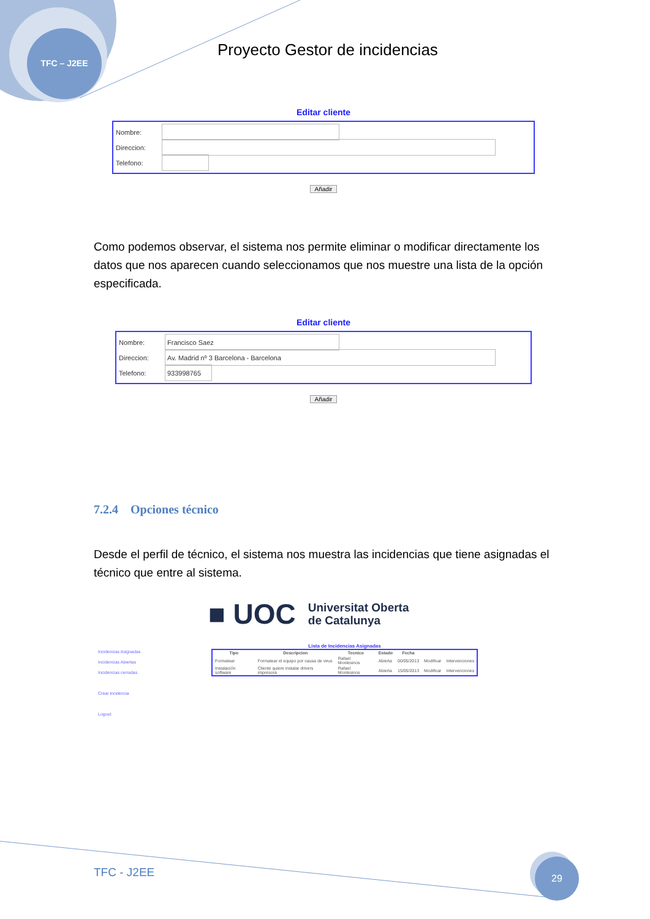TFC – J2EE
Proyecto Gestor de incidencias
Editar cliente
Nombre:
Direccion:
Telefono:
Añadir
Como podemos observar, el sistema nos permite eliminar o modificar directamente los datos que nos aparecen cuando seleccionamos que nos muestre una lista de la opción especificada.
Editar cliente
Nombre:
Francisco Saez
Direccion:
Av. Madrid nº 3 Barcelona - Barcelona
Telefono:
933998765
Añadir
7.2.4 Opciones técnico
Desde el perfil de técnico, el sistema nos muestra las incidencias que tiene asignadas el técnico que entre al sistema.
■ UOC Universitat Oberta
de Catalunya
Incidencias Asignadas
Incidencias Abiertas
Incidencias cerradas
Crear incidencia
Logout
Lista de Incidencias Asignadas
| Tipo | Descripcion | Tecnico | Estado | Fecha | | |
| --- | --- | --- | --- | --- | --- | --- |
| Formatear | Formatear el equipo por causa de virus | Rafael Montesinos | Abierta | 00/05/2013 | Modificar | Intervenciones |
| Instalación software | Cliente quiere instalar drivers impresora | Rafael Montesinos | Abierta | 15/05/2013 | Modificar | Intervenciones |
TFC - J2EE
29